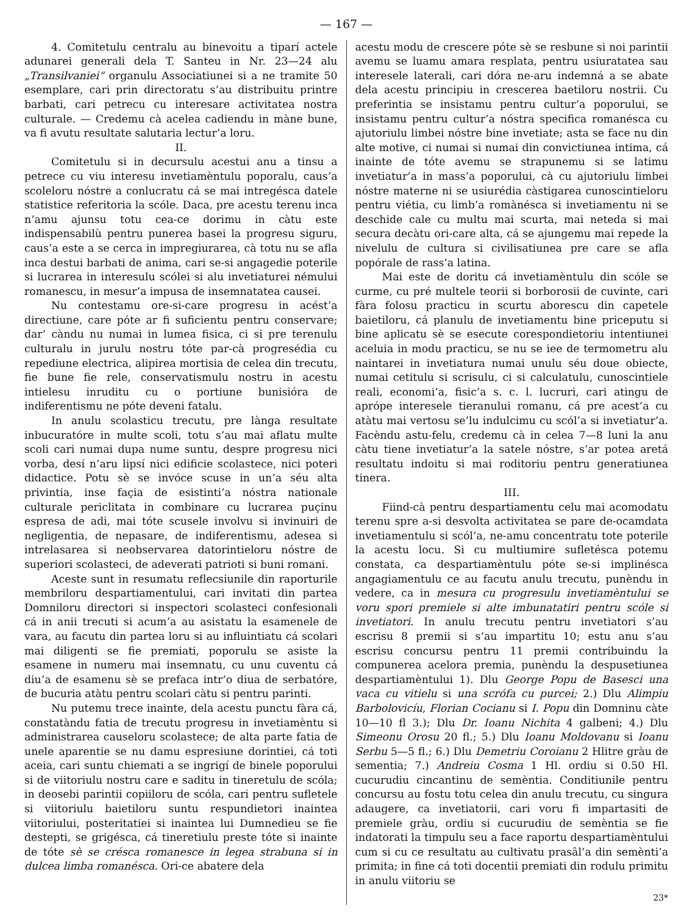— 167 —
4. Comitetulu centralu au binevoitu a tiparí actele adunarei generali dela T. Santeu in Nr. 23—24 alu „Transilvaniei“ organulu Associatiunei si a ne tramite 50 esemplare, cari prin directoratu s’au distribuitu printre barbati, cari petrecu cu interesare activitatea nostra culturale. — Credemu cà acelea cadiendu in màne bune, va fi avutu resultate salutaria lectur’a loru.
II.
Comitetulu si in decursulu acestui anu a tinsu a petrece cu viu interesu invetiamèntulu poporalu, caus’a scoleloru nóstre a conlucratu cá se mai intregésca datele statistice referitoria la scóle. Daca, pre acestu terenu inca n’amu ajunsu totu cea-ce dorimu in càtu este indispensabilù pentru punerea basei la progresu siguru, caus’a este a se cerca in impregiurarea, cà totu nu se afla inca destui barbati de anima, cari se-si angagedie poterile si lucrarea in interesulu scólei si alu invetiaturei némului romanescu, in mesur’a impusa de insemnatatea causei.
Nu contestamu ore-si-care progresu in acést’a directiune, care póte ar fi suficientu pentru conservare; dar’ càndu nu numai in lumea fisica, ci si pre terenulu culturalu in jurulu nostru tóte par-cà progresédia cu repediune electrica, alipirea mortisia de celea din trecutu, fie bune fie rele, conservatismulu nostru in acestu intielesu inruditu cu o portiune bunisióra de indiferentismu ne póte deveni fatalu.
In anulu scolasticu trecutu, pre lànga resultate inbucuratóre in multe scoli, totu s’au mai aflatu multe scoli cari numai dupa nume suntu, despre progresu nici vorba, desí n’aru lipsí nici edificie scolastece, nici poteri didactice. Potu sè se invóce scuse in un’a séu alta privintia, inse façia de esistinti’a nóstra nationale culturale periclitata in combinare cu lucrarea puçinu espresa de adi, mai tóte scusele involvu si invinuiri de negligentia, de nepasare, de indiferentismu, adesea si intrelasarea si neobservarea datorintieloru nóstre de superiori scolasteci, de adeverati patrioti si buni romani.
Aceste sunt in resumatu reflecsiunile din raporturile membriloru despartiamentului, cari invitati din partea Domniloru directori si inspectori scolasteci confesionali cá in anii trecuti si acum’a au asistatu la esamenele de vara, au facutu din partea loru si au influintiatu cá scolari mai diligenti se fie premiati, poporulu se asiste la esamene in numeru mai insemnatu, cu unu cuventu cá diu’a de esamenu sè se prefaca intr’o diua de serbatóre, de bucuria atàtu pentru scolari càtu si pentru parinti.
Nu putemu trece inainte, dela acestu punctu fàra cá, constatàndu fatia de trecutu progresu in invetiamèntu si administrarea causeloru scolastece; de alta parte fatia de unele aparentie se nu damu espresiune dorintiei, cá toti aceia, cari suntu chiemati a se ingrigí de binele poporului si de viitoriulu nostru care e saditu in tineretulu de scóla; in deosebi parintii copiiloru de scóla, cari pentru sufletele si viitoriulu baietiloru suntu respundietori inaintea viitoriului, posteritatiei si inaintea lui Dumnedieu se fie destepti, se grigésca, cá tineretiulu preste tóte si inainte de tóte sè se crésca romanesce in legea strabuna si in dulcea limba romanésca. Ori-ce abatere dela
acestu modu de crescere póte sè se resbune si noi parintii avemu se luamu amara resplata, pentru usiuratatea sau interesele laterali, cari dóra ne-aru indemná a se abate dela acestu principiu in crescerea baetiloru nostrii. Cu preferintia se insistamu pentru cultur’a poporului, se insistamu pentru cultur’a nóstra specifica romanésca cu ajutoriulu limbei nóstre bine invetiate; asta se face nu din alte motive, ci numai si numai din convictiunea intima, cá inainte de tóte avemu se strapunemu si se latimu invetiatur’a in mass’a poporului, cà cu ajutoriulu limbei nóstre materne ni se usiurédia càstigarea cunoscintieloru pentru viétia, cu limb’a romànésca si invetiamentu ni se deschide cale cu multu mai scurta, mai neteda si mai secura decàtu ori-care alta, cá se ajungemu mai repede la nivelulu de cultura si civilisatiunea pre care se afla popórale de rass’a latina.
Mai este de doritu cá invetiamèntulu din scóle se curme, cu pré multele teorii si borborosii de cuvinte, cari fàra folosu practicu in scurtu aborescu din capetele baietiloru, cá planulu de invetiamentu bine priceputu si bine aplicatu sè se esecute corespondietoriu intentiunei aceluia in modu practicu, se nu se iee de termometru alu naintarei in invetiatura numai unulu séu doue obiecte, numai cetitulu si scrisulu, ci si calculatulu, cunoscintiele reali, economi’a, fisic’a s. c. l. lucruri, cari atingu de aprópe interesele tieranului romanu, cá pre acest’a cu atàtu mai vertosu se’lu indulcimu cu scól’a si invetiatur’a. Facèndu astu-felu, credemu cà in celea 7—8 luni la anu càtu tiene invetiatur’a la satele nóstre, s’ar potea aretá resultatu indoitu si mai roditoriu pentru generatiunea tinera.
III.
Fiind-cà pentru despartiamentu celu mai acomodatu terenu spre a-si desvolta activitatea se pare de-ocamdata invetiamentulu si scól’a, ne-amu concentratu tote poterile la acestu locu. Si cu multiumire sufletésca potemu constata, ca despartiamèntulu póte se-si implinésca angagiamentulu ce au facutu anulu trecutu, punèndu in vedere, ca in mesura cu progresulu invetiamèntului se voru spori premiele si alte imbunatatiri pentru scóle si invetiatori. In anulu trecutu pentru invetiatori s’au escrisu 8 premii si s’au impartitu 10; estu anu s’au escrisu concursu pentru 11 premii contribuindu la compunerea acelora premia, punèndu la despusetiunea despartiamèntului 1). Dlu George Popu de Basesci una vaca cu vitielu si una scrófa cu purcei; 2.) Dlu Alimpiu Barbolovicíu, Florian Cocianu si I. Popu din Domninu càte 10—10 fl 3.); Dlu Dr. Ioanu Nichita 4 galbeni; 4.) Dlu Simeonu Orosu 20 fl.; 5.) Dlu Ioanu Moldovanu si Ioanu Serbu 5—5 fl.; 6.) Dlu Demetriu Coroianu 2 Hlitre gràu de sementia; 7.) Andreiu Cosma 1 Hl. ordiu si 0.50 Hl. cucurudiu cincantinu de semèntia. Conditiunile pentru concursu au fostu totu celea din anulu trecutu, cu singura adaugere, ca invetiatorii, cari voru fi impartasiti de premiele gràu, ordiu si cucurudiu de semèntia se fie indatorati la timpulu seu a face raportu despartiamèntului cum si cu ce resultatu au cultivatu prasâl’a din semènti’a primita; in fine cá toti docentii premiati din rodulu primitu in anulu viitoriu se
23*